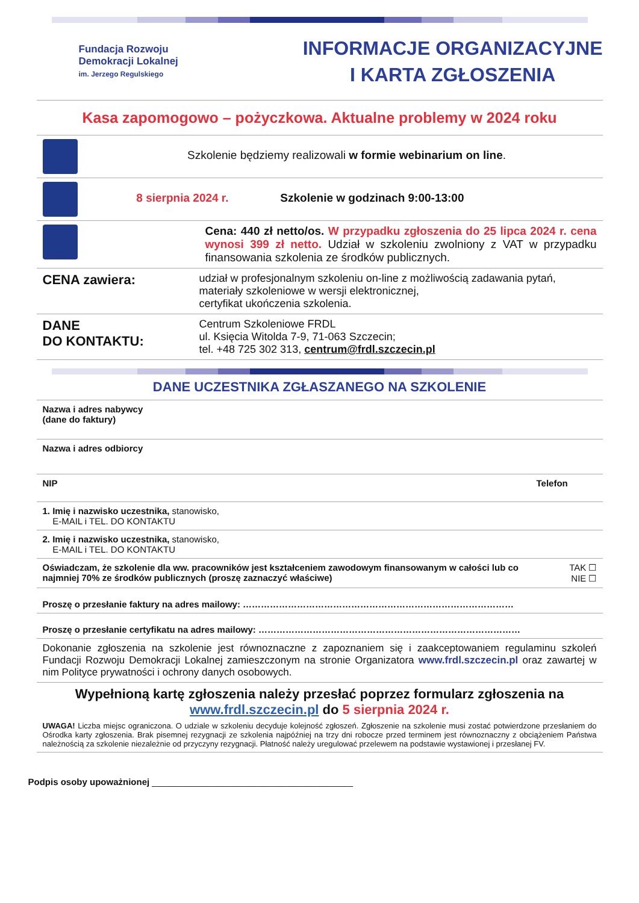Fundacja Rozwoju
Demokracji Lokalnej
im. Jerzego Regulskiego
INFORMACJE ORGANIZACYJNE
I KARTA ZGŁOSZENIA
Kasa zapomogowo – pożyczkowa. Aktualne problemy w 2024 roku
| | Szkolenie będziemy realizowali w formie webinarium on line . | |
| | 8 sierpnia 2024 r. | Szkolenie w godzinach 9:00-13:00 |
| | Cena: 440 zł netto/os. W przypadku zgłoszenia do 25 lipca 2024 r. cena wynosi 399 zł netto. Udział w szkoleniu zwolniony z VAT w przypadku finansowania szkolenia ze środków publicznych. | |
| CENA zawiera: | udział w profesjonalnym szkoleniu on-line z możliwością zadawania pytań, materiały szkoleniowe w wersji elektronicznej, certyfikat ukończenia szkolenia. |
| DANE DO KONTAKTU: | Centrum Szkoleniowe FRDL ul. Księcia Witolda 7-9, 71-063 Szczecin; tel. +48 725 302 313, centrum@frdl.szczecin.pl |
DANE UCZESTNIKA ZGŁASZANEGO NA SZKOLENIE
| Nazwa i adres nabywcy (dane do faktury) | |
| Nazwa i adres odbiorcy | |
| NIP | Telefon |
| 1. Imię i nazwisko uczestnika, stanowisko, E-MAIL i TEL. DO KONTAKTU | |
| 2. Imię i nazwisko uczestnika, stanowisko, E-MAIL i TEL. DO KONTAKTU | |
| Oświadczam, że szkolenie dla ww. pracowników jest kształceniem zawodowym finansowanym w całości lub co najmniej 70% ze środków publicznych (proszę zaznaczyć właściwe) | TAK ☐ NIE ☐ |
| Proszę o przesłanie faktury na adres mailowy: ……………………………………………………………………………… | |
| Proszę o przesłanie certyfikatu na adres mailowy: …………………………………………………………………………… | |
| Dokonanie zgłoszenia na szkolenie jest równoznaczne z zapoznaniem się i zaakceptowaniem regulaminu szkoleń Fundacji Rozwoju Demokracji Lokalnej zamieszczonym na stronie Organizatora www.frdl.szczecin.pl oraz zawartej w nim Polityce prywatności i ochrony danych osobowych. | |
| Wypełnioną kartę zgłoszenia należy przesłać poprzez formularz zgłoszenia na www.frdl.szczecin.pl do 5 sierpnia 2024 r. UWAGA! Liczba miejsc ograniczona. O udziale w szkoleniu decyduje kolejność zgłoszeń. Zgłoszenie na szkolenie musi zostać potwierdzone przesłaniem do Ośrodka karty zgłoszenia. Brak pisemnej rezygnacji ze szkolenia najpóźniej na trzy dni robocze przed terminem jest równoznaczny z obciążeniem Państwa należnością za szkolenie niezależnie od przyczyny rezygnacji. Płatność należy uregulować przelewem na podstawie wystawionej i przesłanej FV. | |
Podpis osoby upoważnionej ________________________________________